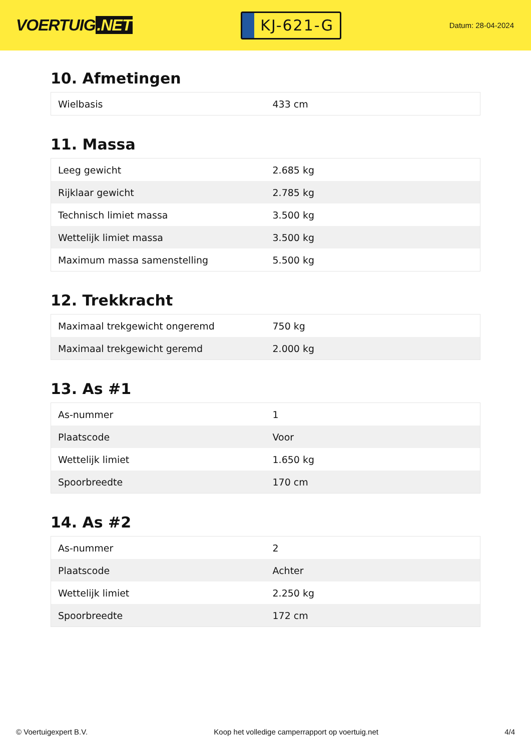VOERTUIG.NET
KJ-621-G
Datum: 28-04-2024
10. Afmetingen
| Wielbasis | 433 cm |
11. Massa
| Leeg gewicht | 2.685 kg |
| Rijklaar gewicht | 2.785 kg |
| Technisch limiet massa | 3.500 kg |
| Wettelijk limiet massa | 3.500 kg |
| Maximum massa samenstelling | 5.500 kg |
12. Trekkracht
| Maximaal trekgewicht ongeremd | 750 kg |
| Maximaal trekgewicht geremd | 2.000 kg |
13. As #1
| As-nummer | 1 |
| Plaatscode | Voor |
| Wettelijk limiet | 1.650 kg |
| Spoorbreedte | 170 cm |
14. As #2
| As-nummer | 2 |
| Plaatscode | Achter |
| Wettelijk limiet | 2.250 kg |
| Spoorbreedte | 172 cm |
© Voertuigexpert B.V. Koop het volledige camperrapport op voertuig.net 4/4